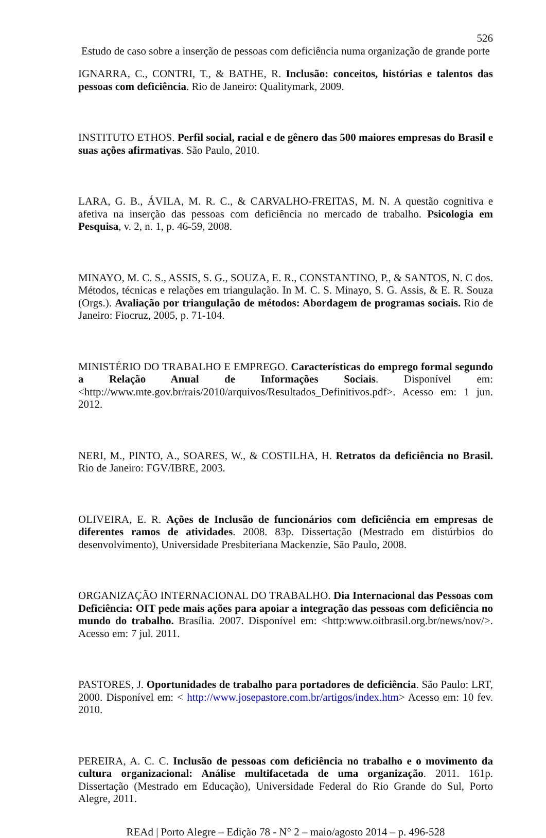526
Estudo de caso sobre a inserção de pessoas com deficiência numa organização de grande porte
IGNARRA, C., CONTRI, T., & BATHE, R. Inclusão: conceitos, histórias e talentos das pessoas com deficiência. Rio de Janeiro: Qualitymark, 2009.
INSTITUTO ETHOS. Perfil social, racial e de gênero das 500 maiores empresas do Brasil e suas ações afirmativas. São Paulo, 2010.
LARA, G. B., ÁVILA, M. R. C., & CARVALHO-FREITAS, M. N. A questão cognitiva e afetiva na inserção das pessoas com deficiência no mercado de trabalho. Psicologia em Pesquisa, v. 2, n. 1, p. 46-59, 2008.
MINAYO, M. C. S., ASSIS, S. G., SOUZA, E. R., CONSTANTINO, P., & SANTOS, N. C dos. Métodos, técnicas e relações em triangulação. In M. C. S. Minayo, S. G. Assis, & E. R. Souza (Orgs.). Avaliação por triangulação de métodos: Abordagem de programas sociais. Rio de Janeiro: Fiocruz, 2005, p. 71-104.
MINISTÉRIO DO TRABALHO E EMPREGO. Características do emprego formal segundo a Relação Anual de Informações Sociais. Disponível em: <http://www.mte.gov.br/rais/2010/arquivos/Resultados_Definitivos.pdf>. Acesso em: 1 jun. 2012.
NERI, M., PINTO, A., SOARES, W., & COSTILHA, H. Retratos da deficiência no Brasil. Rio de Janeiro: FGV/IBRE, 2003.
OLIVEIRA, E. R. Ações de Inclusão de funcionários com deficiência em empresas de diferentes ramos de atividades. 2008. 83p. Dissertação (Mestrado em distúrbios do desenvolvimento), Universidade Presbiteriana Mackenzie, São Paulo, 2008.
ORGANIZAÇÃO INTERNACIONAL DO TRABALHO. Dia Internacional das Pessoas com Deficiência: OIT pede mais ações para apoiar a integração das pessoas com deficiência no mundo do trabalho. Brasília. 2007. Disponível em: <http:www.oitbrasil.org.br/news/nov/>. Acesso em: 7 jul. 2011.
PASTORES, J. Oportunidades de trabalho para portadores de deficiência. São Paulo: LRT, 2000. Disponível em: < http://www.josepastore.com.br/artigos/index.htm> Acesso em: 10 fev. 2010.
PEREIRA, A. C. C. Inclusão de pessoas com deficiência no trabalho e o movimento da cultura organizacional: Análise multifacetada de uma organização. 2011. 161p. Dissertação (Mestrado em Educação), Universidade Federal do Rio Grande do Sul, Porto Alegre, 2011.
REAd | Porto Alegre – Edição 78 - N° 2 – maio/agosto 2014 – p. 496-528